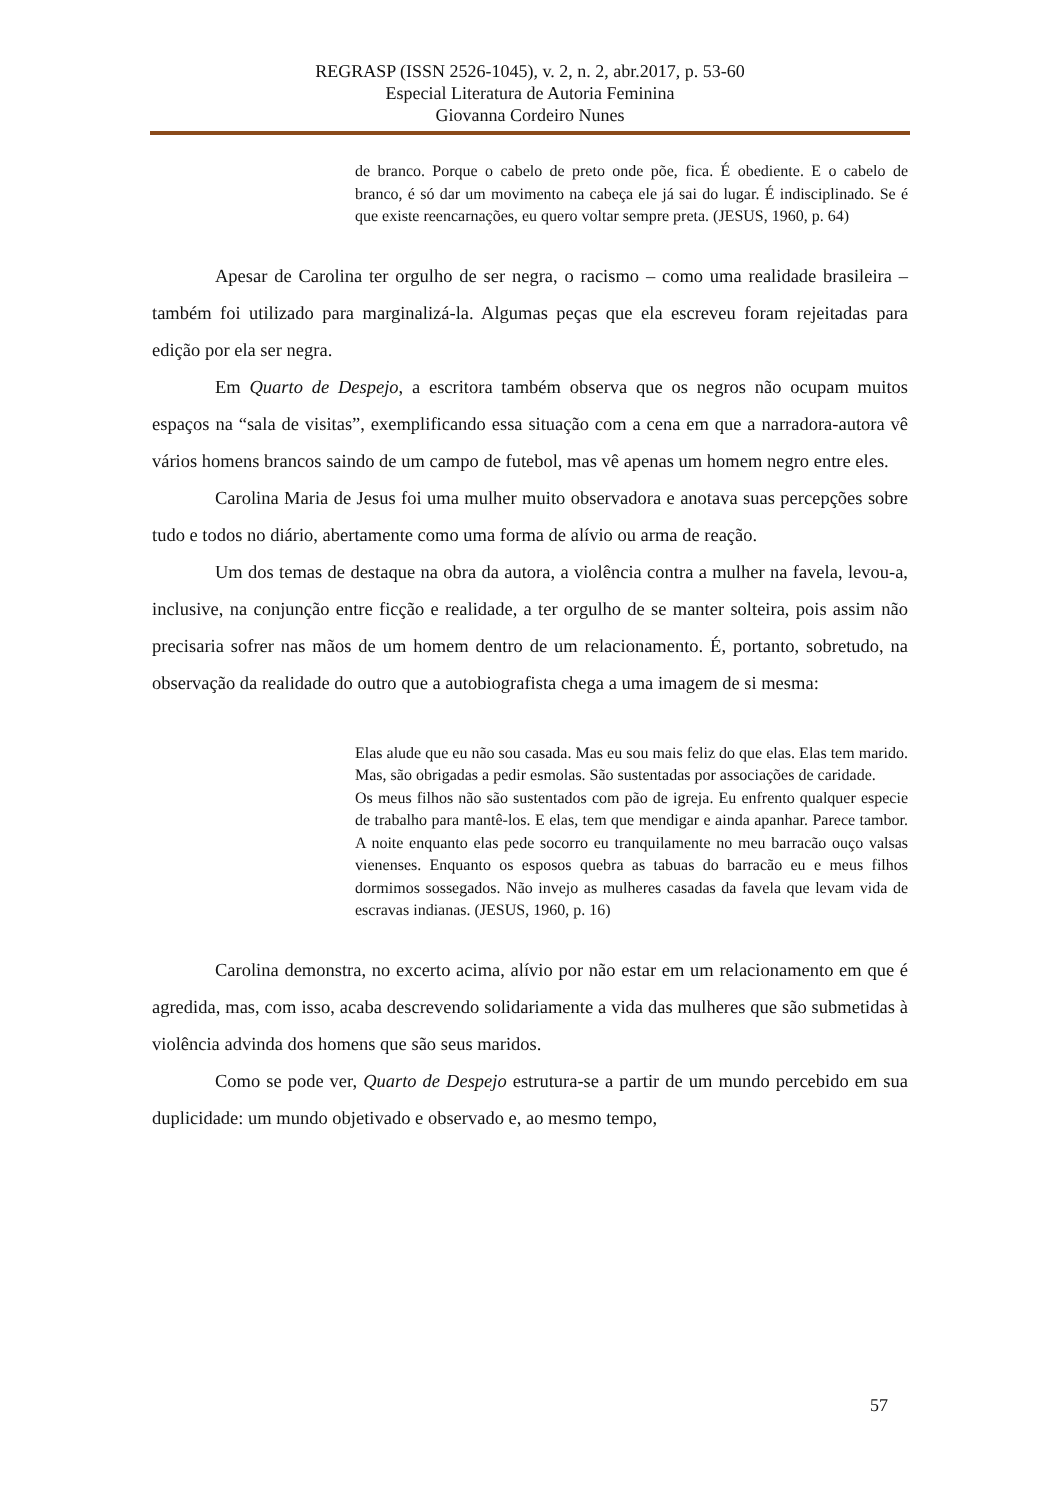REGRASP (ISSN 2526-1045), v. 2, n. 2, abr.2017, p. 53-60
Especial Literatura de Autoria Feminina
Giovanna Cordeiro Nunes
de branco. Porque o cabelo de preto onde põe, fica. É obediente. E o cabelo de branco, é só dar um movimento na cabeça ele já sai do lugar. É indisciplinado. Se é que existe reencarnações, eu quero voltar sempre preta. (JESUS, 1960, p. 64)
Apesar de Carolina ter orgulho de ser negra, o racismo – como uma realidade brasileira – também foi utilizado para marginalizá-la. Algumas peças que ela escreveu foram rejeitadas para edição por ela ser negra.
Em Quarto de Despejo, a escritora também observa que os negros não ocupam muitos espaços na “sala de visitas”, exemplificando essa situação com a cena em que a narradora-autora vê vários homens brancos saindo de um campo de futebol, mas vê apenas um homem negro entre eles.
Carolina Maria de Jesus foi uma mulher muito observadora e anotava suas percepções sobre tudo e todos no diário, abertamente como uma forma de alívio ou arma de reação.
Um dos temas de destaque na obra da autora, a violência contra a mulher na favela, levou-a, inclusive, na conjunção entre ficção e realidade, a ter orgulho de se manter solteira, pois assim não precisaria sofrer nas mãos de um homem dentro de um relacionamento. É, portanto, sobretudo, na observação da realidade do outro que a autobiografista chega a uma imagem de si mesma:
Elas alude que eu não sou casada. Mas eu sou mais feliz do que elas. Elas tem marido. Mas, são obrigadas a pedir esmolas. São sustentadas por associações de caridade.
Os meus filhos não são sustentados com pão de igreja. Eu enfrento qualquer especie de trabalho para mantê-los. E elas, tem que mendigar e ainda apanhar. Parece tambor. A noite enquanto elas pede socorro eu tranquilamente no meu barracão ouço valsas vienenses. Enquanto os esposos quebra as tabuas do barracão eu e meus filhos dormimos sossegados. Não invejo as mulheres casadas da favela que levam vida de escravas indianas. (JESUS, 1960, p. 16)
Carolina demonstra, no excerto acima, alívio por não estar em um relacionamento em que é agredida, mas, com isso, acaba descrevendo solidariamente a vida das mulheres que são submetidas à violência advinda dos homens que são seus maridos.
Como se pode ver, Quarto de Despejo estrutura-se a partir de um mundo percebido em sua duplicidade: um mundo objetivado e observado e, ao mesmo tempo,
57